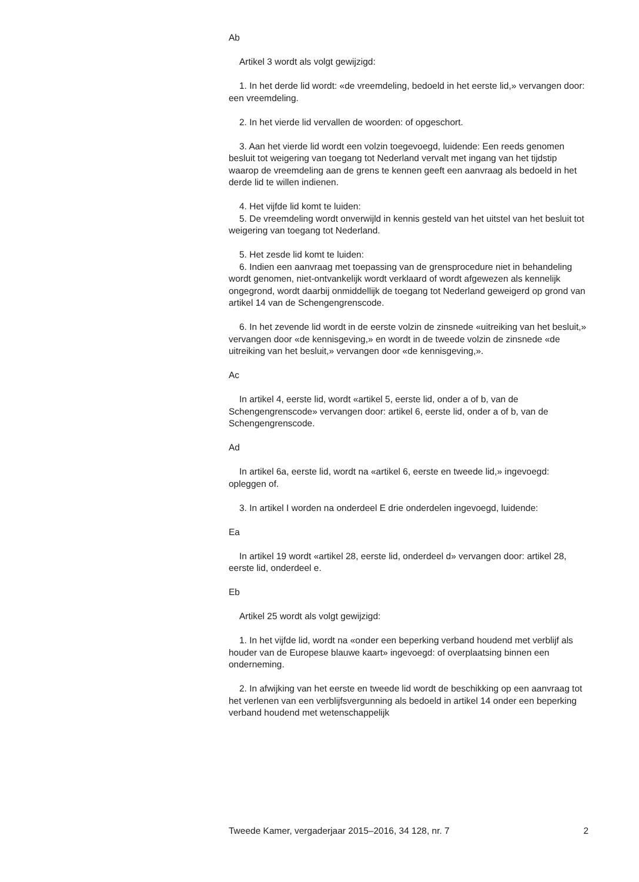Ab
Artikel 3 wordt als volgt gewijzigd:
1. In het derde lid wordt: «de vreemdeling, bedoeld in het eerste lid,» vervangen door: een vreemdeling.
2. In het vierde lid vervallen de woorden: of opgeschort.
3. Aan het vierde lid wordt een volzin toegevoegd, luidende: Een reeds genomen besluit tot weigering van toegang tot Nederland vervalt met ingang van het tijdstip waarop de vreemdeling aan de grens te kennen geeft een aanvraag als bedoeld in het derde lid te willen indienen.
4. Het vijfde lid komt te luiden:
5. De vreemdeling wordt onverwijld in kennis gesteld van het uitstel van het besluit tot weigering van toegang tot Nederland.
5. Het zesde lid komt te luiden:
6. Indien een aanvraag met toepassing van de grensprocedure niet in behandeling wordt genomen, niet-ontvankelijk wordt verklaard of wordt afgewezen als kennelijk ongegrond, wordt daarbij onmiddellijk de toegang tot Nederland geweigerd op grond van artikel 14 van de Schengengrenscode.
6. In het zevende lid wordt in de eerste volzin de zinsnede «uitreiking van het besluit,» vervangen door «de kennisgeving,» en wordt in de tweede volzin de zinsnede «de uitreiking van het besluit,» vervangen door «de kennisgeving,».
Ac
In artikel 4, eerste lid, wordt «artikel 5, eerste lid, onder a of b, van de Schengengrenscode» vervangen door: artikel 6, eerste lid, onder a of b, van de Schengengrenscode.
Ad
In artikel 6a, eerste lid, wordt na «artikel 6, eerste en tweede lid,» ingevoegd: opleggen of.
3. In artikel I worden na onderdeel E drie onderdelen ingevoegd, luidende:
Ea
In artikel 19 wordt «artikel 28, eerste lid, onderdeel d» vervangen door: artikel 28, eerste lid, onderdeel e.
Eb
Artikel 25 wordt als volgt gewijzigd:
1. In het vijfde lid, wordt na «onder een beperking verband houdend met verblijf als houder van de Europese blauwe kaart» ingevoegd: of overplaatsing binnen een onderneming.
2. In afwijking van het eerste en tweede lid wordt de beschikking op een aanvraag tot het verlenen van een verblijfsvergunning als bedoeld in artikel 14 onder een beperking verband houdend met wetenschappelijk
Tweede Kamer, vergaderjaar 2015–2016, 34 128, nr. 7 2